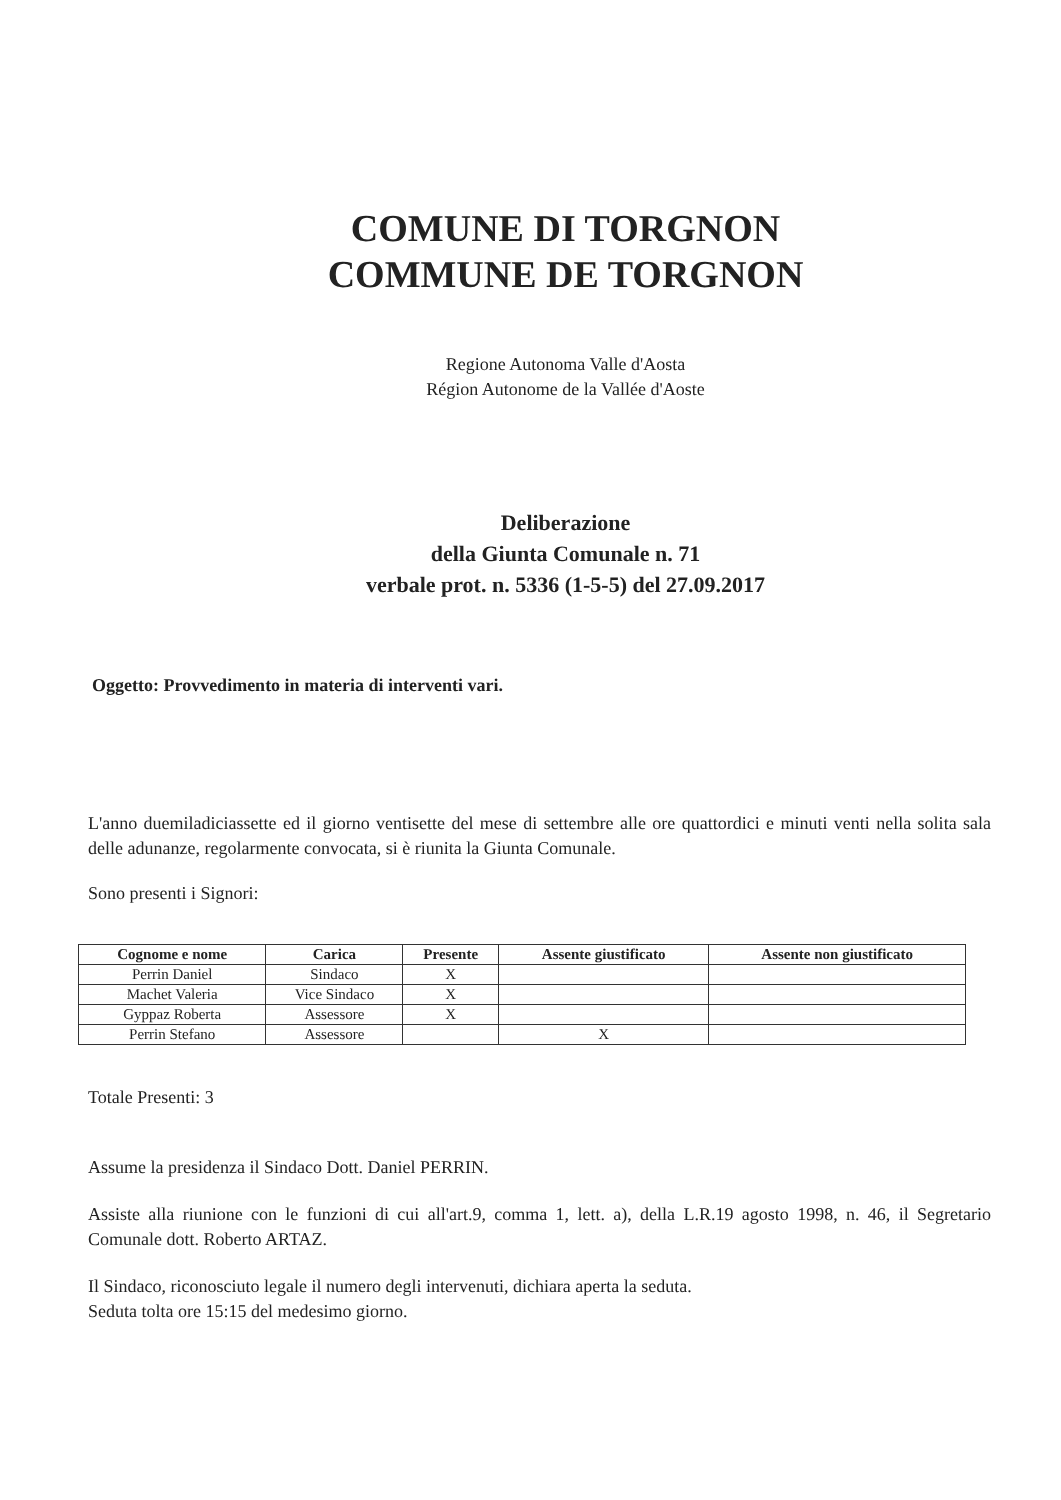COMUNE DI TORGNON
COMMUNE DE TORGNON
Regione Autonoma Valle d'Aosta
Région Autonome de la Vallée d'Aoste
Deliberazione
della Giunta Comunale n. 71
verbale prot. n. 5336 (1-5-5) del 27.09.2017
Oggetto: Provvedimento in materia di interventi vari.
L'anno duemiladiciassette ed il giorno ventisette del mese di settembre alle ore quattordici e minuti venti nella solita sala delle adunanze, regolarmente convocata, si è riunita la Giunta Comunale.
Sono presenti i Signori:
| Cognome e nome | Carica | Presente | Assente giustificato | Assente non giustificato |
| --- | --- | --- | --- | --- |
| Perrin Daniel | Sindaco | X | | |
| Machet Valeria | Vice Sindaco | X | | |
| Gyppaz Roberta | Assessore | X | | |
| Perrin Stefano | Assessore | | X | |
Totale Presenti: 3
Assume la presidenza il Sindaco Dott. Daniel PERRIN.
Assiste alla riunione con le funzioni di cui all'art.9, comma 1, lett. a), della L.R.19 agosto 1998, n. 46, il Segretario Comunale dott. Roberto ARTAZ.
Il Sindaco, riconosciuto legale il numero degli intervenuti, dichiara aperta la seduta.
Seduta tolta ore 15:15 del medesimo giorno.